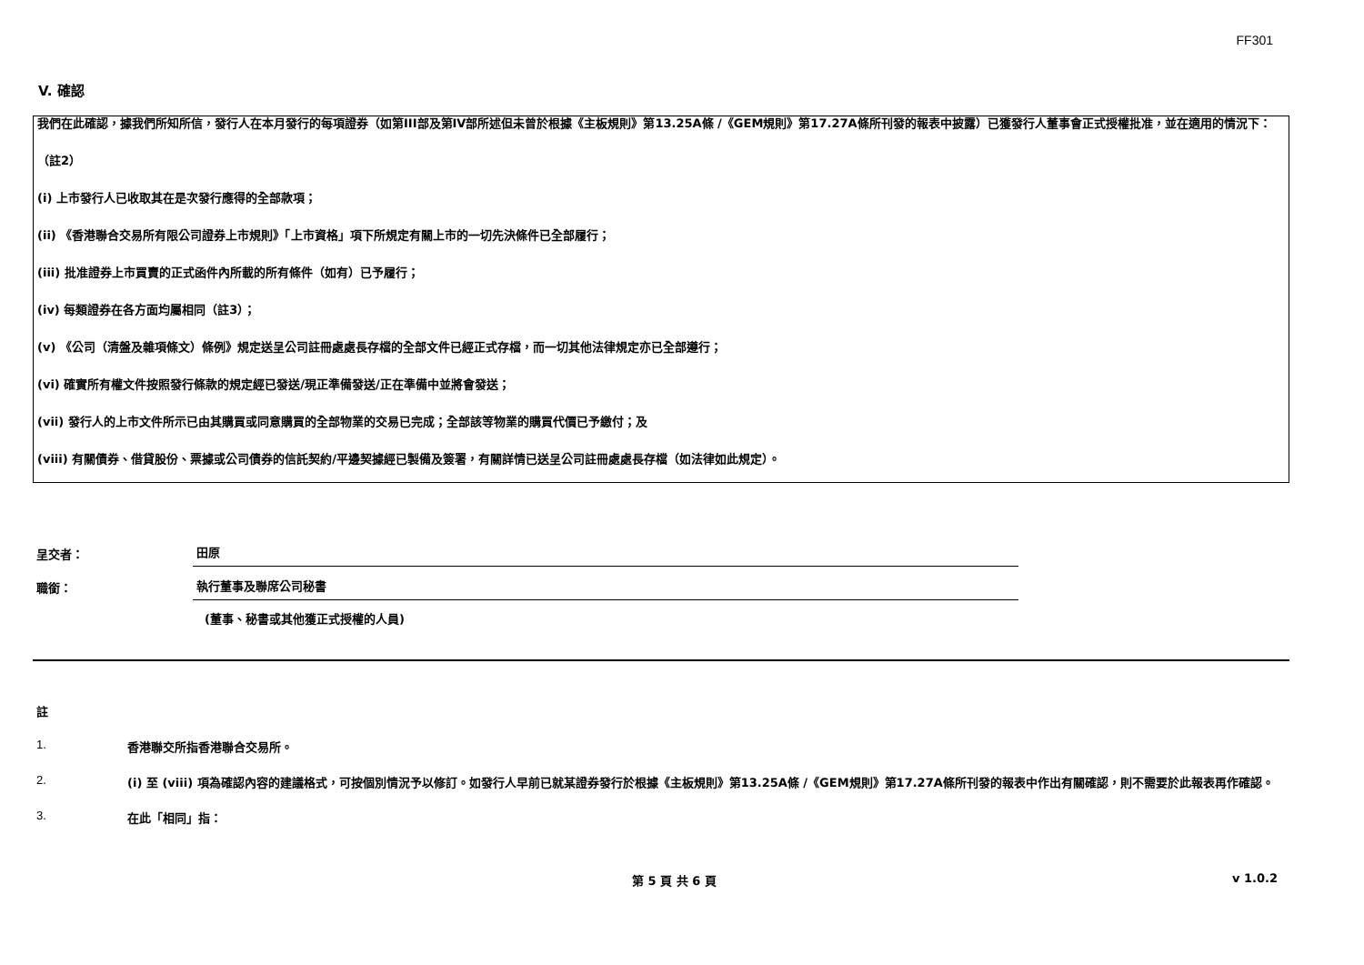FF301
V. 確認
我們在此確認，據我們所知所信，發行人在本月發行的每項證券（如第III部及第IV部所述但未曾於根據《主板規則》第13.25A條 /《GEM規則》第17.27A條所刊發的報表中披露）已獲發行人董事會正式授權批准，並在適用的情況下：
（註2）
(i) 上市發行人已收取其在是次發行應得的全部款項；
(ii) 《香港聯合交易所有限公司證券上市規則》「上市資格」項下所規定有關上市的一切先決條件已全部履行；
(iii) 批准證券上市買賣的正式函件內所載的所有條件（如有）已予履行；
(iv) 每類證券在各方面均屬相同（註3）；
(v) 《公司（清盤及雜項條文）條例》規定送呈公司註冊處處長存檔的全部文件已經正式存檔，而一切其他法律規定亦已全部遵行；
(vi) 確實所有權文件按照發行條款的規定經已發送/現正準備發送/正在準備中並將會發送；
(vii) 發行人的上市文件所示已由其購買或同意購買的全部物業的交易已完成；全部該等物業的購買代價已予繳付；及
(viii) 有關債券、借貸股份、票據或公司債券的信託契約/平邊契據經已製備及簽署，有關詳情已送呈公司註冊處處長存檔（如法律如此規定）。
呈交者： 田原
職銜： 執行董事及聯席公司秘書
(董事、秘書或其他獲正式授權的人員)
註
1. 香港聯交所指香港聯合交易所。
2. (i) 至 (viii) 項為確認內容的建議格式，可按個別情況予以修訂。如發行人早前已就某證券發行於根據《主板規則》第13.25A條 /《GEM規則》第17.27A條所刊發的報表中作出有關確認，則不需要於此報表再作確認。
3. 在此「相同」指：
第 5 頁 共 6 頁 v 1.0.2